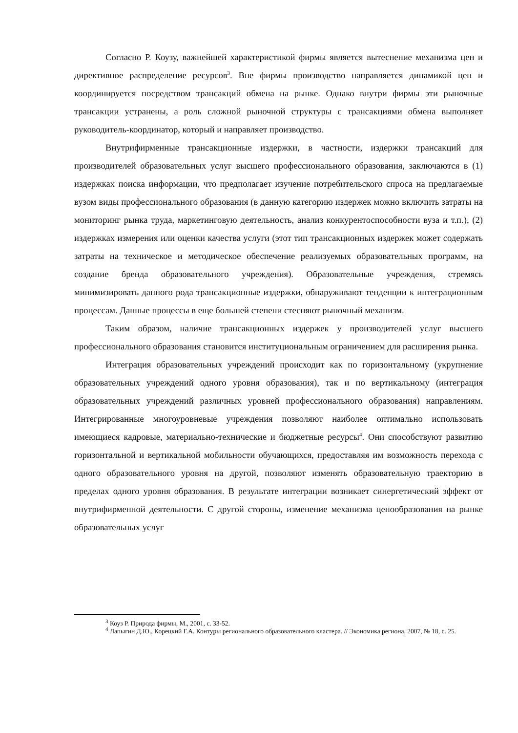Согласно Р. Коузу, важнейшей характеристикой фирмы является вытеснение механизма цен и директивное распределение ресурсов<sup>3</sup>. Вне фирмы производство направляется динамикой цен и координируется посредством трансакций обмена на рынке. Однако внутри фирмы эти рыночные трансакции устранены, а роль сложной рыночной структуры с трансакциями обмена выполняет руководитель-координатор, который и направляет производство.
Внутрифирменные трансакционные издержки, в частности, издержки трансакций для производителей образовательных услуг высшего профессионального образования, заключаются в (1) издержках поиска информации, что предполагает изучение потребительского спроса на предлагаемые вузом виды профессионального образования (в данную категорию издержек можно включить затраты на мониторинг рынка труда, маркетинговую деятельность, анализ конкурентоспособности вуза и т.п.), (2) издержках измерения или оценки качества услуги (этот тип трансакционных издержек может содержать затраты на техническое и методическое обеспечение реализуемых образовательных программ, на создание бренда образовательного учреждения). Образовательные учреждения, стремясь минимизировать данного рода трансакционные издержки, обнаруживают тенденции к интеграционным процессам. Данные процессы в еще большей степени стесняют рыночный механизм.
Таким образом, наличие трансакционных издержек у производителей услуг высшего профессионального образования становится институциональным ограничением для расширения рынка.
Интеграция образовательных учреждений происходит как по горизонтальному (укрупнение образовательных учреждений одного уровня образования), так и по вертикальному (интеграция образовательных учреждений различных уровней профессионального образования) направлениям. Интегрированные многоуровневые учреждения позволяют наиболее оптимально использовать имеющиеся кадровые, материально-технические и бюджетные ресурсы<sup>4</sup>. Они способствуют развитию горизонтальной и вертикальной мобильности обучающихся, предоставляя им возможность перехода с одного образовательного уровня на другой, позволяют изменять образовательную траекторию в пределах одного уровня образования. В результате интеграции возникает синергетический эффект от внутрифирменной деятельности. С другой стороны, изменение механизма ценообразования на рынке образовательных услуг
<sup>3</sup> Коуз Р. Природа фирмы, М., 2001, с. 33-52.
<sup>4</sup> Лапыгин Д.Ю., Корецкий Г.А. Контуры регионального образовательного кластера. // Экономика региона, 2007, № 18, с. 25.